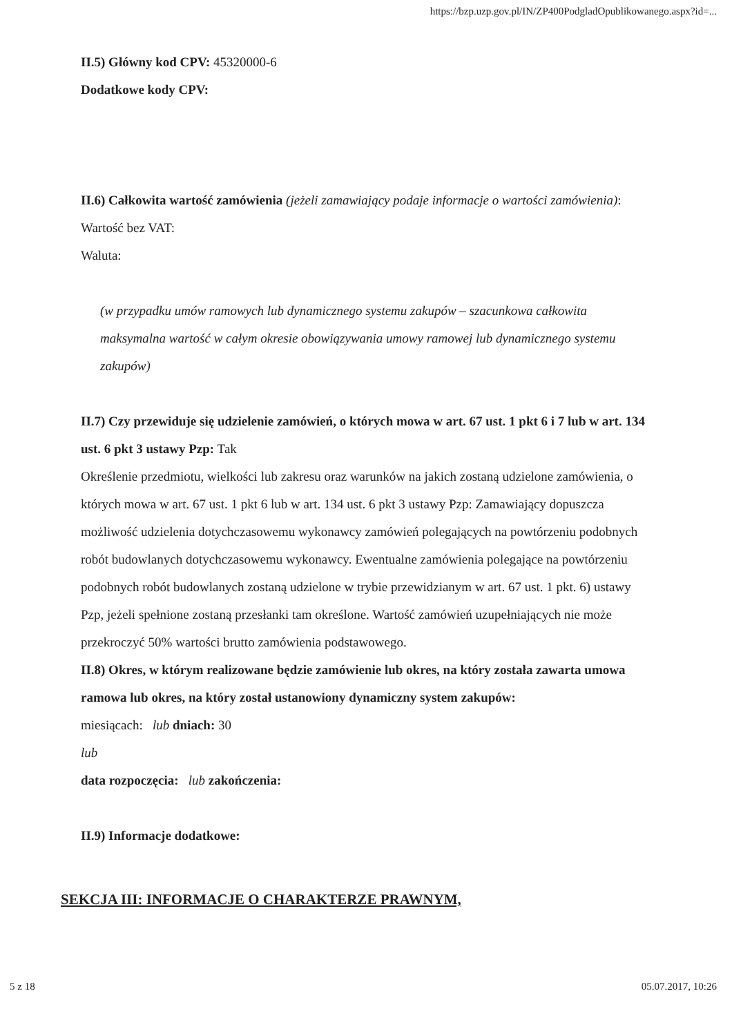https://bzp.uzp.gov.pl/IN/ZP400PodgladOpublikowanego.aspx?id=...
II.5) Główny kod CPV: 45320000-6
Dodatkowe kody CPV:
II.6) Całkowita wartość zamówienia (jeżeli zamawiający podaje informacje o wartości zamówienia):
Wartość bez VAT:
Waluta:
(w przypadku umów ramowych lub dynamicznego systemu zakupów – szacunkowa całkowita maksymalna wartość w całym okresie obowiązywania umowy ramowej lub dynamicznego systemu zakupów)
II.7) Czy przewiduje się udzielenie zamówień, o których mowa w art. 67 ust. 1 pkt 6 i 7 lub w art. 134 ust. 6 pkt 3 ustawy Pzp: Tak
Określenie przedmiotu, wielkości lub zakresu oraz warunków na jakich zostaną udzielone zamówienia, o których mowa w art. 67 ust. 1 pkt 6 lub w art. 134 ust. 6 pkt 3 ustawy Pzp: Zamawiający dopuszcza możliwość udzielenia dotychczasowemu wykonawcy zamówień polegających na powtórzeniu podobnych robót budowlanych dotychczasowemu wykonawcy. Ewentualne zamówienia polegające na powtórzeniu podobnych robót budowlanych zostaną udzielone w trybie przewidzianym w art. 67 ust. 1 pkt. 6) ustawy Pzp, jeżeli spełnione zostaną przesłanki tam określone. Wartość zamówień uzupełniających nie może przekroczyć 50% wartości brutto zamówienia podstawowego.
II.8) Okres, w którym realizowane będzie zamówienie lub okres, na który została zawarta umowa ramowa lub okres, na który został ustanowiony dynamiczny system zakupów:
miesiącach: lub dniach: 30
lub
data rozpoczęcia: lub zakończenia:
II.9) Informacje dodatkowe:
SEKCJA III: INFORMACJE O CHARAKTERZE PRAWNYM,
5 z 18 05.07.2017, 10:26